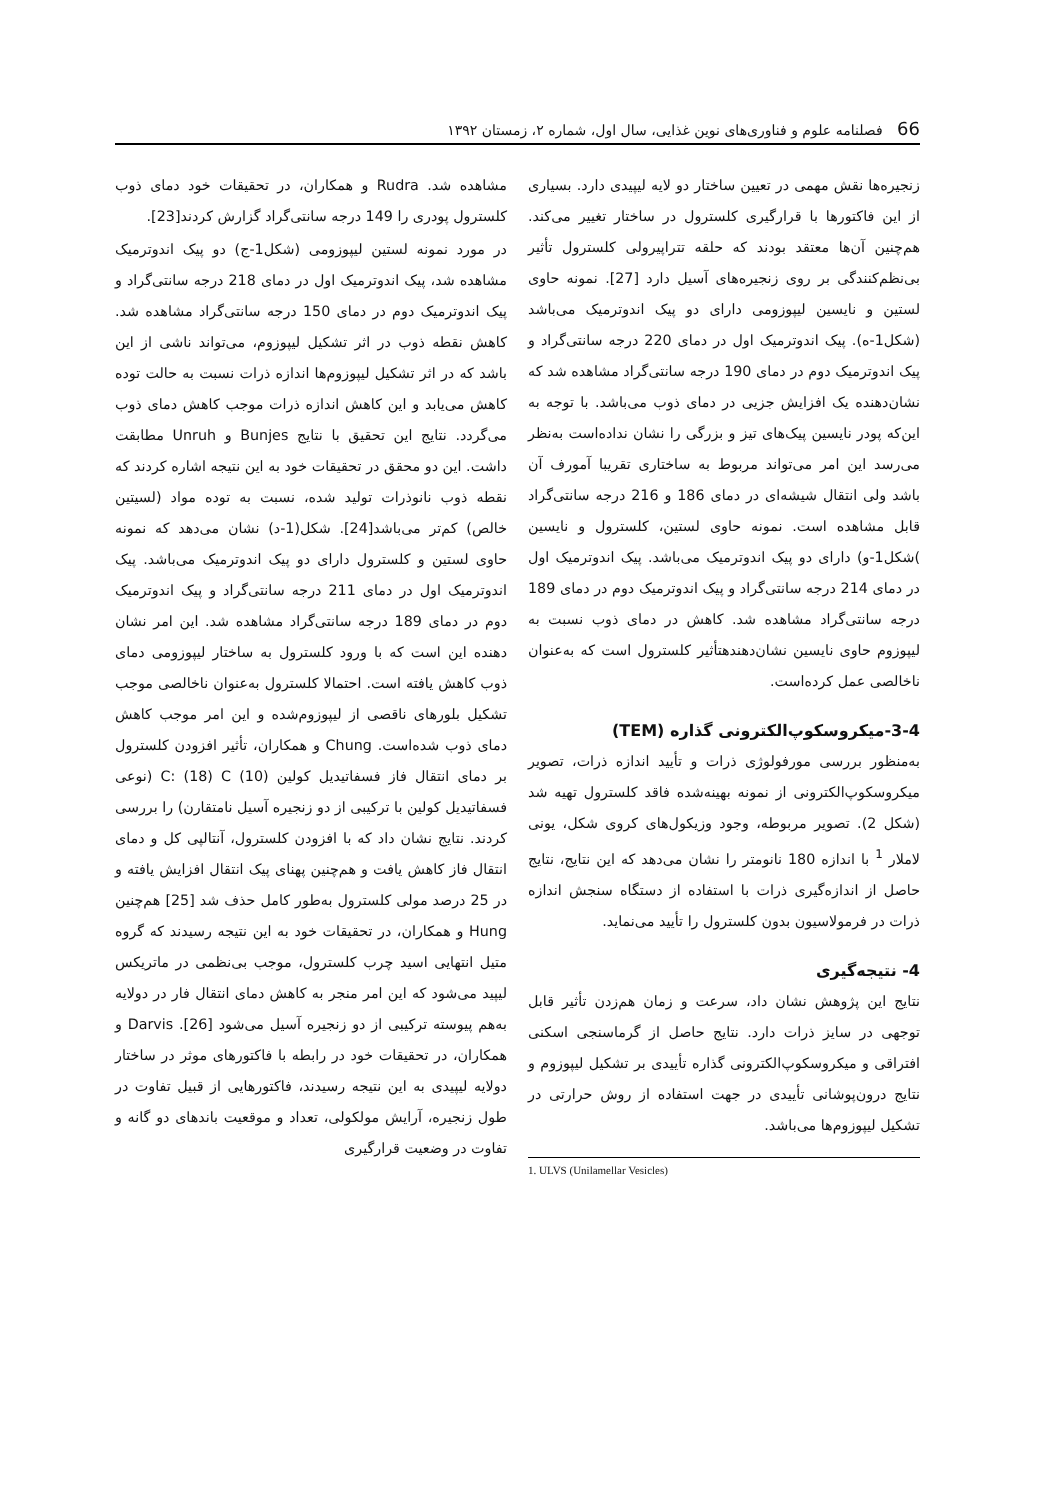66 فصلنامه علوم و فناوری‌های نوین غذایی، سال اول، شماره ۲، زمستان ۱۳۹۲
مشاهده شد. Rudra و همکاران، در تحقیقات خود دمای ذوب کلسترول پودری را 149 درجه سانتی‌گراد گزارش کردند[23].
در مورد نمونه لستین لیپوزومی (شکل1-ج) دو پیک اندوترمیک مشاهده شد، پیک اندوترمیک اول در دمای 218 درجه سانتی‌گراد و پیک اندوترمیک دوم در دمای 150 درجه سانتی‌گراد مشاهده شد. کاهش نقطه ذوب در اثر تشکیل لیپوزوم، می‌تواند ناشی از این باشد که در اثر تشکیل لیپوزوم‌ها اندازه ذرات نسبت به حالت توده کاهش می‌یابد و این کاهش اندازه ذرات موجب کاهش دمای ذوب می‌گردد. نتایج این تحقیق با نتایج Bunjes و Unruh مطابقت داشت. این دو محقق در تحقیقات خود به این نتیجه اشاره کردند که نقطه ذوب نانوذرات تولید شده، نسبت به توده مواد (لسیتین خالص) کم‌تر می‌باشد[24]. شکل(1-د) نشان می‌دهد که نمونه حاوی لستین و کلسترول دارای دو پیک اندوترمیک می‌باشد. پیک اندوترمیک اول در دمای 211 درجه سانتی‌گراد و پیک اندوترمیک دوم در دمای 189 درجه سانتی‌گراد مشاهده شد. این امر نشان دهنده این است که با ورود کلسترول به ساختار لیپوزومی دمای ذوب کاهش یافته است. احتمالا کلسترول به‌عنوان ناخالصی موجب تشکیل بلورهای ناقصی از لیپوزوم‌شده و این امر موجب کاهش دمای ذوب شده‌است. Chung و همکاران، تأثیر افزودن کلسترول بر دمای انتقال فاز فسفاتیدیل کولین (10) C: (18) C (نوعی فسفاتیدیل کولین با ترکیبی از دو زنجیره آسیل نامتقارن) را بررسی کردند. نتایج نشان داد که با افزودن کلسترول، آنتالپی کل و دمای انتقال فاز کاهش یافت و هم‌چنین پهنای پیک انتقال افزایش یافته و در 25 درصد مولی کلسترول به‌طور کامل حذف شد [25] هم‌چنین Hung و همکاران، در تحقیقات خود به این نتیجه رسیدند که گروه متیل انتهایی اسید چرب کلسترول، موجب بی‌نظمی در ماتریکس لیپید می‌شود که این امر منجر به کاهش دمای انتقال فار در دولایه به‌هم پیوسته ترکیبی از دو زنجیره آسیل می‌شود [26]. Darvis و همکاران، در تحقیقات خود در رابطه با فاکتورهای موثر در ساختار دولایه لیپیدی به این نتیجه رسیدند، فاکتورهایی از قبیل تفاوت در طول زنجیره، آرایش مولکولی، تعداد و موقعیت باندهای دو گانه و تفاوت در وضعیت قرارگیری
زنجیره‌ها نقش مهمی در تعیین ساختار دو لایه لیپیدی دارد. بسیاری از این فاکتورها با قرارگیری کلسترول در ساختار تغییر می‌کند. هم‌چنین آن‌ها معتقد بودند که حلقه تتراپیرولی کلسترول تأثیر بی‌نظم‌کنندگی بر روی زنجیره‌های آسیل دارد [27]. نمونه حاوی لستین و نایسین لیپوزومی دارای دو پیک اندوترمیک می‌باشد (شکل1-ه). پیک اندوترمیک اول در دمای 220 درجه سانتی‌گراد و پیک اندوترمیک دوم در دمای 190 درجه سانتی‌گراد مشاهده شد که نشان‌دهنده یک افزایش جزیی در دمای ذوب می‌باشد. با توجه به این‌که پودر نایسین پیک‌های تیز و بزرگی را نشان نداده‌است به‌نظر می‌رسد این امر می‌تواند مربوط به ساختاری تقریبا آمورف آن باشد ولی انتقال شیشه‌ای در دمای 186 و 216 درجه سانتی‌گراد قابل مشاهده است. نمونه حاوی لستین، کلسترول و نایسین )شکل1-و) دارای دو پیک اندوترمیک می‌باشد. پیک اندوترمیک اول در دمای 214 درجه سانتی‌گراد و پیک اندوترمیک دوم در دمای 189 درجه سانتی‌گراد مشاهده شد. کاهش در دمای ذوب نسبت به لیپوزوم حاوی نایسین نشان‌دهندهتأثیر کلسترول است که به‌عنوان ناخالصی عمل کرده‌است.
3-4-میکروسکوپ‌الکترونی گذاره (TEM)
به‌منظور بررسی مورفولوژی ذرات و تأیید اندازه ذرات، تصویر میکروسکوپ‌الکترونی از نمونه بهینه‌شده فاقد کلسترول تهیه شد (شکل 2). تصویر مربوطه، وجود وزیکول‌های کروی شکل، یونی لاملار <sup>1</sup> با اندازه 180 نانومتر را نشان می‌دهد که این نتایج، نتایج حاصل از اندازه‌گیری ذرات با استفاده از دستگاه سنجش اندازه ذرات در فرمولاسیون بدون کلسترول را تأیید می‌نماید.
4- نتیجه‌گیری
نتایج این پژوهش نشان داد، سرعت و زمان هم‌زدن تأثیر قابل توجهی در سایز ذرات دارد. نتایج حاصل از گرماسنجی اسکنی افتراقی و میکروسکوپ‌الکترونی گذاره تأییدی بر تشکیل لیپوزوم و نتایج درون‌پوشانی تأییدی در جهت استفاده از روش حرارتی در تشکیل لیپوزوم‌ها می‌باشد.
1. ULVS (Unilamellar Vesicles)